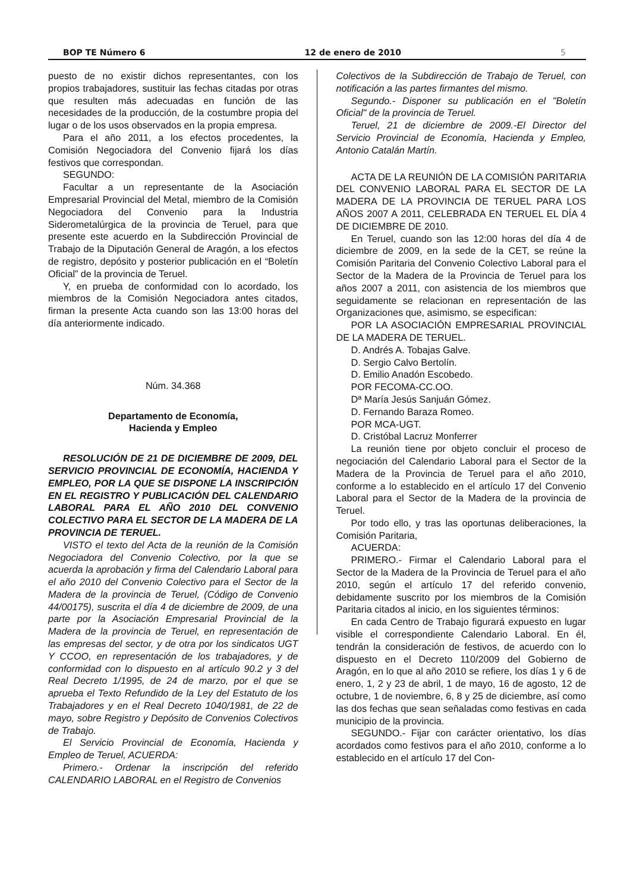BOP TE Número 6 12 de enero de 2010 5
puesto de no existir dichos representantes, con los propios trabajadores, sustituir las fechas citadas por otras que resulten más adecuadas en función de las necesidades de la producción, de la costumbre propia del lugar o de los usos observados en la propia empresa.
Para el año 2011, a los efectos procedentes, la Comisión Negociadora del Convenio fijará los días festivos que correspondan.
SEGUNDO:
Facultar a un representante de la Asociación Empresarial Provincial del Metal, miembro de la Comisión Negociadora del Convenio para la Industria Siderometalúrgica de la provincia de Teruel, para que presente este acuerdo en la Subdirección Provincial de Trabajo de la Diputación General de Aragón, a los efectos de registro, depósito y posterior publicación en el “Boletín Oficial” de la provincia de Teruel.
Y, en prueba de conformidad con lo acordado, los miembros de la Comisión Negociadora antes citados, firman la presente Acta cuando son las 13:00 horas del día anteriormente indicado.
Núm. 34.368
Departamento de Economía,
Hacienda y Empleo
RESOLUCIÓN DE 21 DE DICIEMBRE DE 2009, DEL SERVICIO PROVINCIAL DE ECONOMÍA, HACIENDA Y EMPLEO, POR LA QUE SE DISPONE LA INSCRIPCIÓN EN EL REGISTRO Y PUBLICACIÓN DEL CALENDARIO LABORAL PARA EL AÑO 2010 DEL CONVENIO COLECTIVO PARA EL SECTOR DE LA MADERA DE LA PROVINCIA DE TERUEL.
VISTO el texto del Acta de la reunión de la Comisión Negociadora del Convenio Colectivo, por la que se acuerda la aprobación y firma del Calendario Laboral para el año 2010 del Convenio Colectivo para el Sector de la Madera de la provincia de Teruel, (Código de Convenio 44/00175), suscrita el día 4 de diciembre de 2009, de una parte por la Asociación Empresarial Provincial de la Madera de la provincia de Teruel, en representación de las empresas del sector, y de otra por los sindicatos UGT Y CCOO, en representación de los trabajadores, y de conformidad con lo dispuesto en al artículo 90.2 y 3 del Real Decreto 1/1995, de 24 de marzo, por el que se aprueba el Texto Refundido de la Ley del Estatuto de los Trabajadores y en el Real Decreto 1040/1981, de 22 de mayo, sobre Registro y Depósito de Convenios Colectivos de Trabajo.
El Servicio Provincial de Economía, Hacienda y Empleo de Teruel, ACUERDA:
Primero.- Ordenar la inscripción del referido CALENDARIO LABORAL en el Registro de Convenios
Colectivos de la Subdirección de Trabajo de Teruel, con notificación a las partes firmantes del mismo.
Segundo.- Disponer su publicación en el "Boletín Oficial" de la provincia de Teruel.
Teruel, 21 de diciembre de 2009.-El Director del Servicio Provincial de Economía, Hacienda y Empleo, Antonio Catalán Martín.
ACTA DE LA REUNIÓN DE LA COMISIÓN PARITARIA DEL CONVENIO LABORAL PARA EL SECTOR DE LA MADERA DE LA PROVINCIA DE TERUEL PARA LOS AÑOS 2007 A 2011, CELEBRADA EN TERUEL EL DÍA 4 DE DICIEMBRE DE 2010.
En Teruel, cuando son las 12:00 horas del día 4 de diciembre de 2009, en la sede de la CET, se reúne la Comisión Paritaria del Convenio Colectivo Laboral para el Sector de la Madera de la Provincia de Teruel para los años 2007 a 2011, con asistencia de los miembros que seguidamente se relacionan en representación de las Organizaciones que, asimismo, se especifican:
POR LA ASOCIACIÓN EMPRESARIAL PROVINCIAL DE LA MADERA DE TERUEL.
D. Andrés A. Tobajas Galve.
D. Sergio Calvo Bertolín.
D. Emilio Anadón Escobedo.
POR FECOMA-CC.OO.
Dª María Jesús Sanjuán Gómez.
D. Fernando Baraza Romeo.
POR MCA-UGT.
D. Cristóbal Lacruz Monferrer
La reunión tiene por objeto concluir el proceso de negociación del Calendario Laboral para el Sector de la Madera de la Provincia de Teruel para el año 2010, conforme a lo establecido en el artículo 17 del Convenio Laboral para el Sector de la Madera de la provincia de Teruel.
Por todo ello, y tras las oportunas deliberaciones, la Comisión Paritaria,
ACUERDA:
PRIMERO.- Firmar el Calendario Laboral para el Sector de la Madera de la Provincia de Teruel para el año 2010, según el artículo 17 del referido convenio, debidamente suscrito por los miembros de la Comisión Paritaria citados al inicio, en los siguientes términos:
En cada Centro de Trabajo figurará expuesto en lugar visible el correspondiente Calendario Laboral. En él, tendrán la consideración de festivos, de acuerdo con lo dispuesto en el Decreto 110/2009 del Gobierno de Aragón, en lo que al año 2010 se refiere, los días 1 y 6 de enero, 1, 2 y 23 de abril, 1 de mayo, 16 de agosto, 12 de octubre, 1 de noviembre, 6, 8 y 25 de diciembre, así como las dos fechas que sean señaladas como festivas en cada municipio de la provincia.
SEGUNDO.- Fijar con carácter orientativo, los días acordados como festivos para el año 2010, conforme a lo establecido en el artículo 17 del Con-